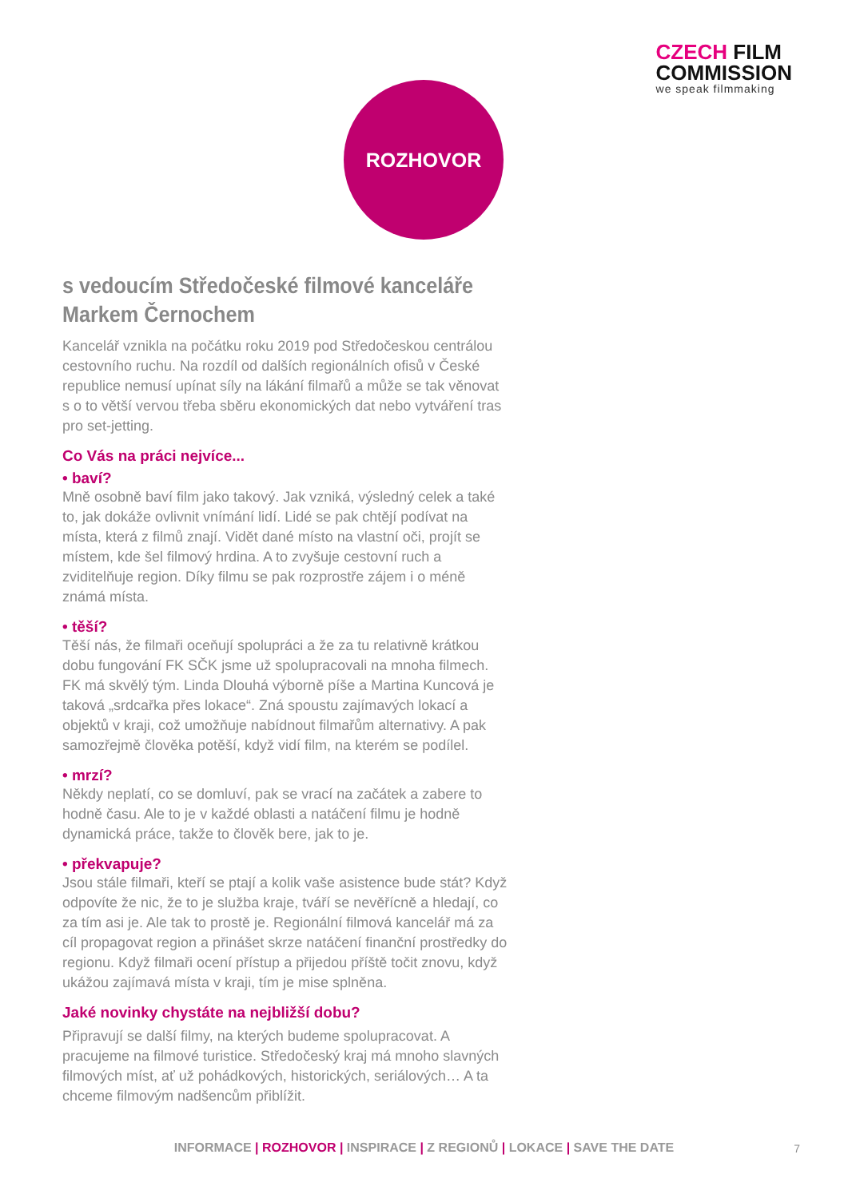CZECH FILM
COMMISSION
we speak filmmaking
ROZHOVOR
s vedoucím Středočeské filmové kanceláře Markem Černochem
Kancelář vznikla na počátku roku 2019 pod Středočeskou centrálou cestovního ruchu. Na rozdíl od dalších regionálních ofisů v České republice nemusí upínat síly na lákání filmařů a může se tak věnovat s o to větší vervou třeba sběru ekonomických dat nebo vytváření tras pro set-jetting.
Co Vás na práci nejvíce...
• baví?
Mně osobně baví film jako takový. Jak vzniká, výsledný celek a také to, jak dokáže ovlivnit vnímání lidí. Lidé se pak chtějí podívat na místa, která z filmů znají. Vidět dané místo na vlastní oči, projít se místem, kde šel filmový hrdina. A to zvyšuje cestovní ruch a zviditelňuje region. Díky filmu se pak rozprostře zájem i o méně známá místa.
• těší?
Těší nás, že filmaři oceňují spolupráci a že za tu relativně krátkou dobu fungování FK SČK jsme už spolupracovali na mnoha filmech. FK má skvělý tým. Linda Dlouhá výborně píše a Martina Kuncová je taková „srdcařka přes lokace“. Zná spoustu zajímavých lokací a objektů v kraji, což umožňuje nabídnout filmařům alternativy. A pak samozřejmě člověka potěší, když vidí film, na kterém se podílel.
• mrzí?
Někdy neplatí, co se domluví, pak se vrací na začátek a zabere to hodně času. Ale to je v každé oblasti a natáčení filmu je hodně dynamická práce, takže to člověk bere, jak to je.
• překvapuje?
Jsou stále filmaři, kteří se ptají a kolik vaše asistence bude stát? Když odpovíte že nic, že to je služba kraje, tváří se nevěřícně a hledají, co za tím asi je. Ale tak to prostě je. Regionální filmová kancelář má za cíl propagovat region a přinášet skrze natáčení finanční prostředky do regionu. Když filmaři ocení přístup a přijedou příště točit znovu, když ukážou zajímavá místa v kraji, tím je mise splněna.
Jaké novinky chystáte na nejbližší dobu?
Připravují se další filmy, na kterých budeme spolupracovat. A pracujeme na filmové turistice. Středočeský kraj má mnoho slavných filmových míst, ať už pohádkových, historických, seriálových… A ta chceme filmovým nadšencům přiblížit.
INFORMACE | ROZHOVOR | INSPIRACE | Z REGIONŮ | LOKACE | SAVE THE DATE 7